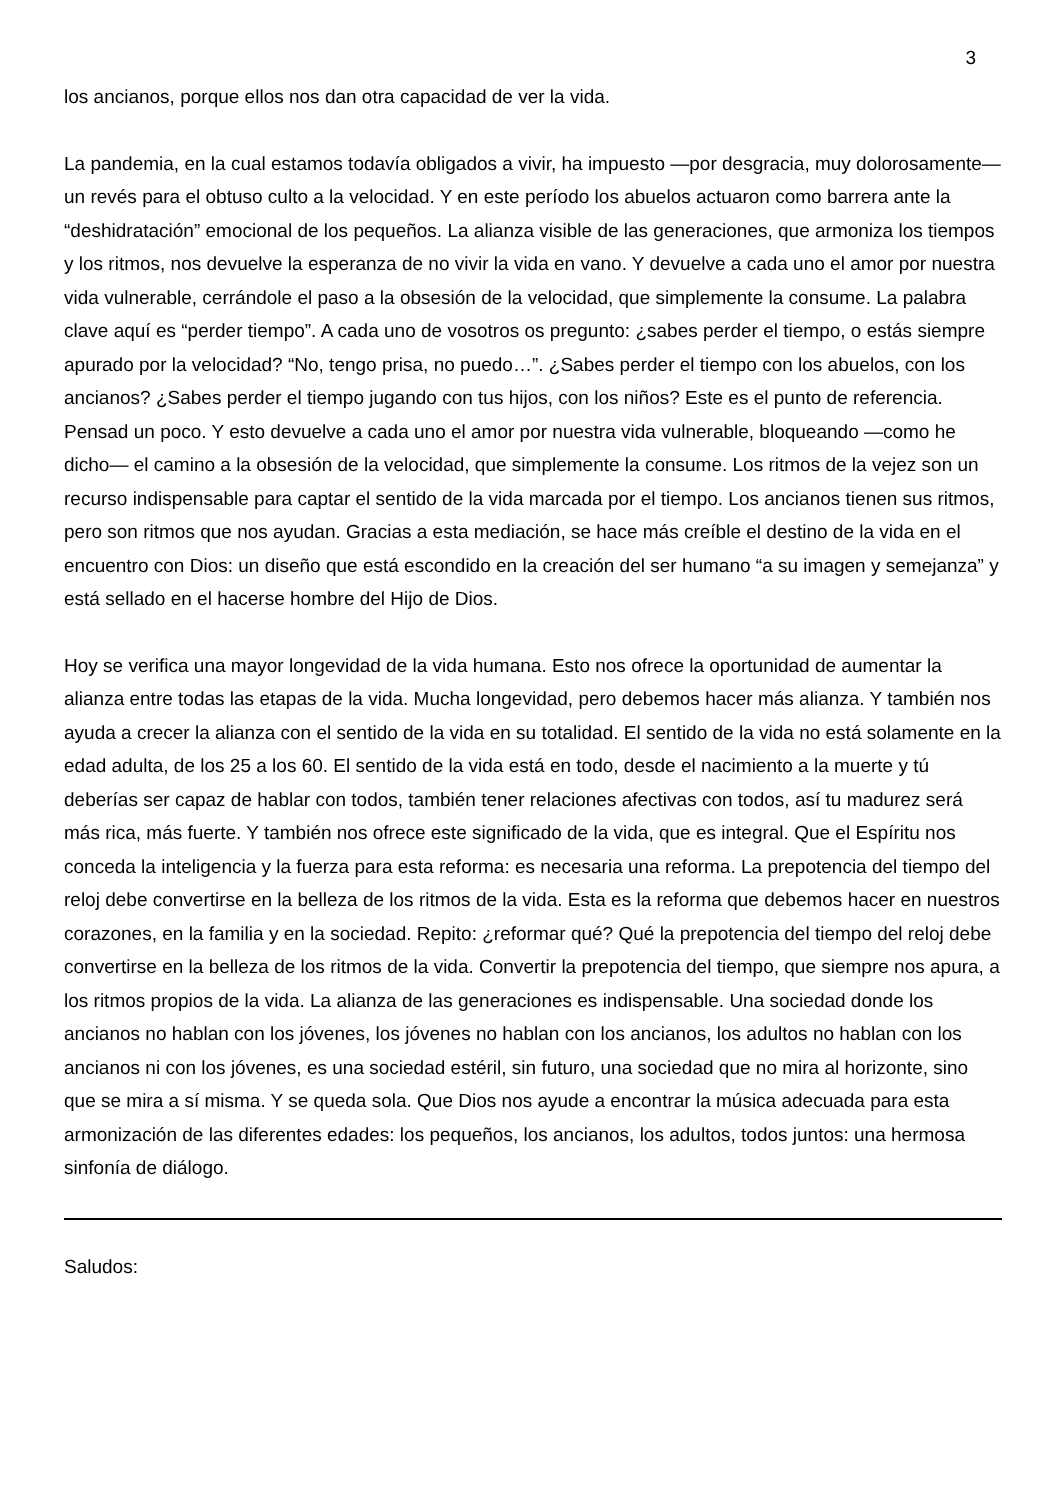3
los ancianos, porque ellos nos dan otra capacidad de ver la vida.
La pandemia, en la cual estamos todavía obligados a vivir, ha impuesto —por desgracia, muy dolorosamente— un revés para el obtuso culto a la velocidad. Y en este período los abuelos actuaron como barrera ante la “deshidratación” emocional de los pequeños. La alianza visible de las generaciones, que armoniza los tiempos y los ritmos, nos devuelve la esperanza de no vivir la vida en vano. Y devuelve a cada uno el amor por nuestra vida vulnerable, cerrándole el paso a la obsesión de la velocidad, que simplemente la consume. La palabra clave aquí es “perder tiempo”. A cada uno de vosotros os pregunto: ¿sabes perder el tiempo, o estás siempre apurado por la velocidad? “No, tengo prisa, no puedo…”. ¿Sabes perder el tiempo con los abuelos, con los ancianos? ¿Sabes perder el tiempo jugando con tus hijos, con los niños? Este es el punto de referencia. Pensad un poco. Y esto devuelve a cada uno el amor por nuestra vida vulnerable, bloqueando —como he dicho— el camino a la obsesión de la velocidad, que simplemente la consume. Los ritmos de la vejez son un recurso indispensable para captar el sentido de la vida marcada por el tiempo. Los ancianos tienen sus ritmos, pero son ritmos que nos ayudan. Gracias a esta mediación, se hace más creíble el destino de la vida en el encuentro con Dios: un diseño que está escondido en la creación del ser humano “a su imagen y semejanza” y está sellado en el hacerse hombre del Hijo de Dios.
Hoy se verifica una mayor longevidad de la vida humana. Esto nos ofrece la oportunidad de aumentar la alianza entre todas las etapas de la vida. Mucha longevidad, pero debemos hacer más alianza. Y también nos ayuda a crecer la alianza con el sentido de la vida en su totalidad. El sentido de la vida no está solamente en la edad adulta, de los 25 a los 60. El sentido de la vida está en todo, desde el nacimiento a la muerte y tú deberías ser capaz de hablar con todos, también tener relaciones afectivas con todos, así tu madurez será más rica, más fuerte. Y también nos ofrece este significado de la vida, que es integral. Que el Espíritu nos conceda la inteligencia y la fuerza para esta reforma: es necesaria una reforma. La prepotencia del tiempo del reloj debe convertirse en la belleza de los ritmos de la vida. Esta es la reforma que debemos hacer en nuestros corazones, en la familia y en la sociedad. Repito: ¿reformar qué? Qué la prepotencia del tiempo del reloj debe convertirse en la belleza de los ritmos de la vida. Convertir la prepotencia del tiempo, que siempre nos apura, a los ritmos propios de la vida. La alianza de las generaciones es indispensable. Una sociedad donde los ancianos no hablan con los jóvenes, los jóvenes no hablan con los ancianos, los adultos no hablan con los ancianos ni con los jóvenes, es una sociedad estéril, sin futuro, una sociedad que no mira al horizonte, sino que se mira a sí misma. Y se queda sola. Que Dios nos ayude a encontrar la música adecuada para esta armonización de las diferentes edades: los pequeños, los ancianos, los adultos, todos juntos: una hermosa sinfonía de diálogo.
Saludos: